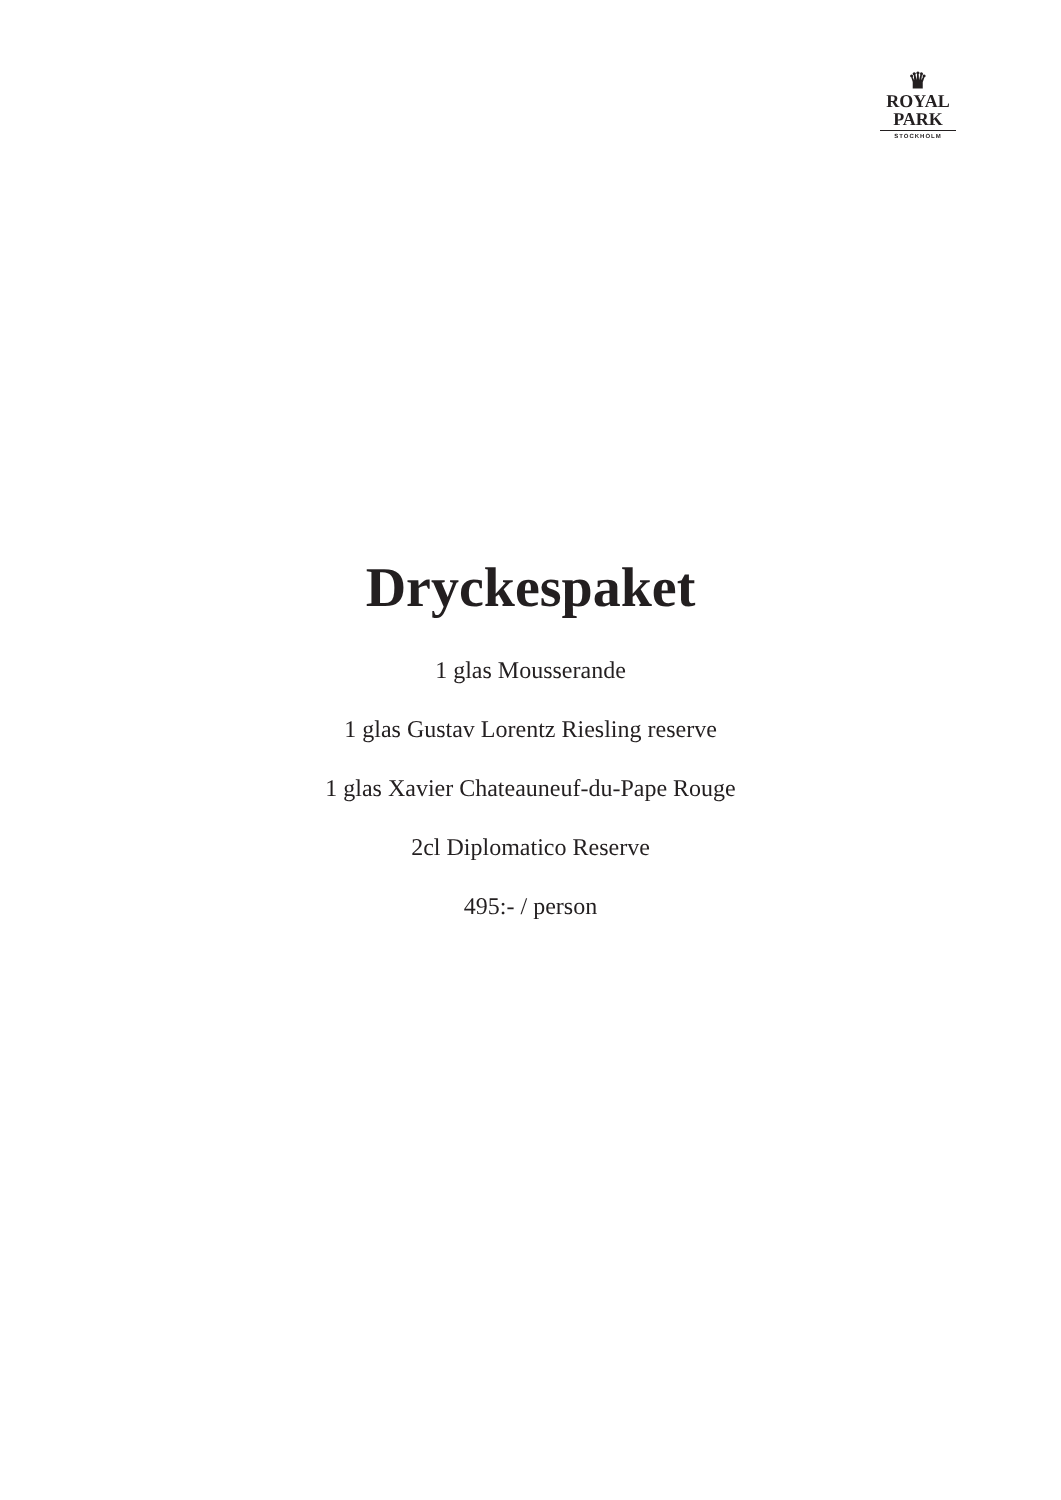♛
ROYAL
PARK
STOCKHOLM
Dryckespaket
1 glas Mousserande
1 glas Gustav Lorentz Riesling reserve
1 glas Xavier Chateauneuf-du-Pape Rouge
2cl Diplomatico Reserve
495:- / person